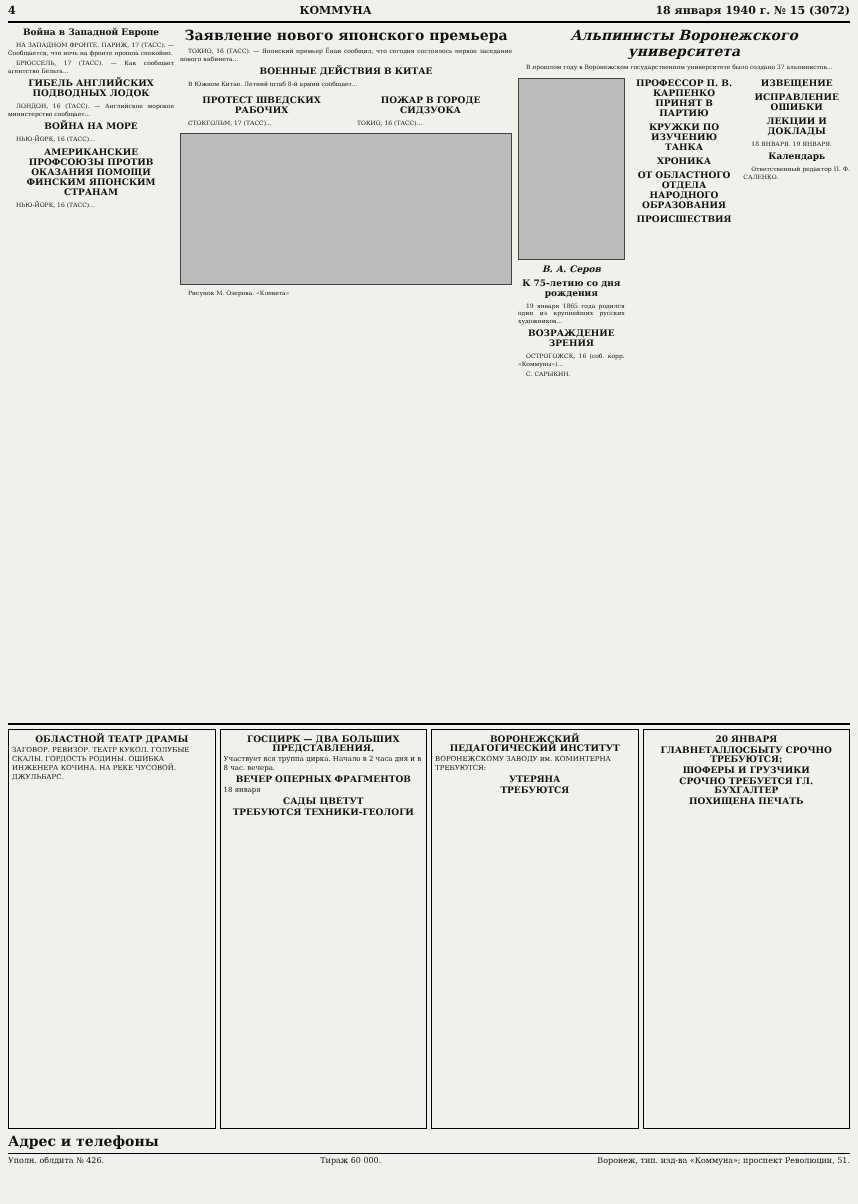4 КОММУНА 18 января 1940 г. № 15 (3072)
Война в Западной Европе
НА ЗАПАДНОМ ФРОНТЕ. ПАРИЖ, 17 (ТАСС). — Сообщается, что ночь на фронте прошла спокойно.
БРЮССЕЛЬ, 17 (ТАСС). — Как сообщает агентство Бельга...
ГИБЕЛЬ АНГЛИЙСКИХ ПОДВОДНЫХ ЛОДОК
ЛОНДОН, 16 (ТАСС). — Английское морское министерство сообщает...
ВОЙНА НА МОРЕ
НЬЮ-ЙОРК, 16 (ТАСС)...
АМЕРИКАНСКИЕ ПРОФСОЮЗЫ ПРОТИВ ОКАЗАНИЯ ПОМОЩИ ФИНСКИМ ЯПОНСКИМ СТРАНАМ
НЬЮ-ЙОРК, 16 (ТАСС)...
Заявление нового японского премьера
ТОКИО, 16 (ТАСС). — Японский премьер Ёнаи сообщил, что сегодня состоялось первое заседание нового кабинета...
ВОЕННЫЕ ДЕЙСТВИЯ В КИТАЕ
В Южном Китае. Летний штаб 8-й армии сообщает...
ПРОТЕСТ ШВЕДСКИХ РАБОЧИХ
СТОКГОЛЬМ, 17 (ТАСС)...
ПОЖАР В ГОРОДЕ СИДЗУОКА
ТОКИО, 16 (ТАСС)...
Рисунок М. Озерова. «Клевета»
Альпинисты Воронежского университета
В прошлом году в Воронежском государственном университете было создано 37 альпинистов...
В. А. Серов
К 75-летию со дня рождения
19 января 1865 года родился один из крупнейших русских художников...
ВОЗРАЖДЕНИЕ ЗРЕНИЯ
ОСТРОГОЖСК, 16 (соб. корр. «Коммуны»)...
С. САРЫКИН.
ПРОФЕССОР П. В. КАРПЕНКО ПРИНЯТ В ПАРТИЮ
КРУЖКИ ПО ИЗУЧЕНИЮ ТАНКА
ХРОНИКА
ОТ ОБЛАСТНОГО ОТДЕЛА НАРОДНОГО ОБРАЗОВАНИЯ
ПРОИСШЕСТВИЯ
ИЗВЕЩЕНИЕ
ИСПРАВЛЕНИЕ ОШИБКИ
ЛЕКЦИИ И ДОКЛАДЫ
18 ЯНВАРЯ. 19 ЯНВАРЯ.
Календарь
Ответственный редактор П. Ф. САЛЕНКО.
ОБЛАСТНОЙ ТЕАТР ДРАМЫ
ЗАГОВОР. РЕВИЗОР. ТЕАТР КУКОЛ. ГОЛУБЫЕ СКАЛЫ. ГОРДОСТЬ РОДИНЫ. ОШИБКА ИНЖЕНЕРА КОЧИНА. НА РЕКЕ ЧУСОВОЙ. ДЖУЛЬБАРС.
ГОСЦИРК — ДВА БОЛЬШИХ ПРЕДСТАВЛЕНИЯ.
Участвует вся труппа цирка. Начало в 2 часа дня и в 8 час. вечера.
ВЕЧЕР ОПЕРНЫХ ФРАГМЕНТОВ
18 января
САДЫ ЦВЕТУТ
ТРЕБУЮТСЯ ТЕХНИКИ-ГЕОЛОГИ
ВОРОНЕЖСКИЙ ПЕДАГОГИЧЕСКИЙ ИНСТИТУТ
ВОРОНЕЖСКОМУ ЗАВОДУ им. КОМИНТЕРНА ТРЕБУЮТСЯ:
УТЕРЯНА
ТРЕБУЮТСЯ
20 ЯНВАРЯ
ГЛАВНЕТАЛЛОСБЫТУ СРОЧНО ТРЕБУЮТСЯ:
ШОФЕРЫ И ГРУЗЧИКИ
СРОЧНО ТРЕБУЕТСЯ ГЛ. БУХГАЛТЕР
ПОХИЩЕНА ПЕЧАТЬ
Адрес и телефоны
Уполн. облдита № 426. Тираж 60 000. Воронеж, тип. изд-ва «Коммуна»; проспект Революции, 51.